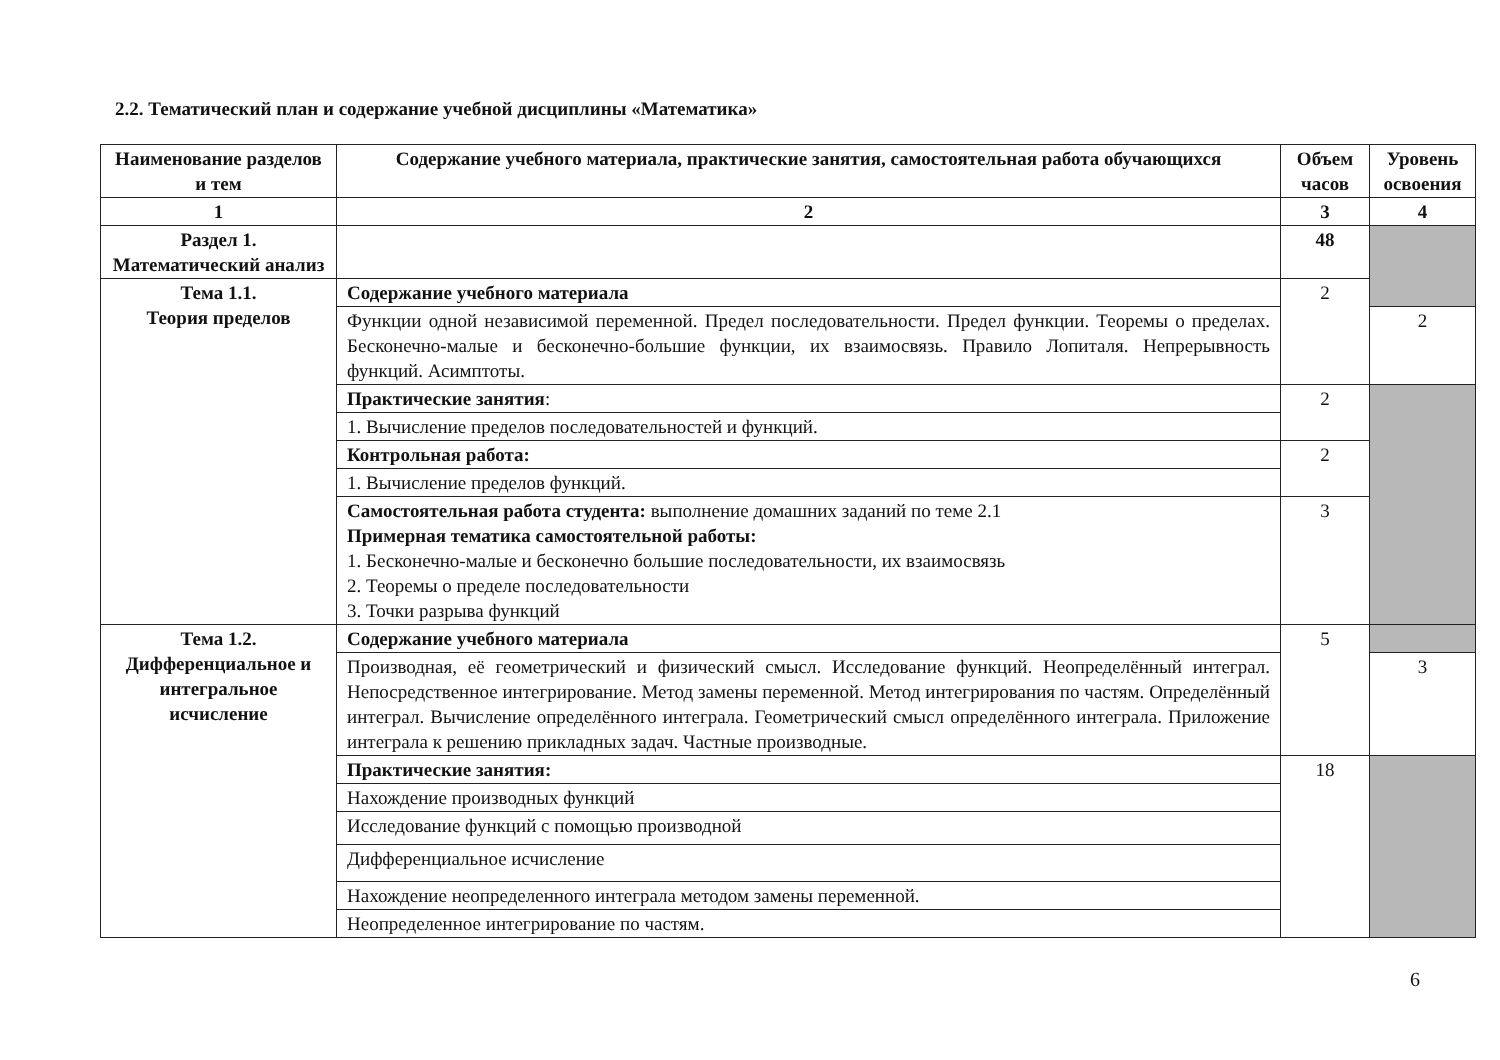2.2. Тематический план и содержание учебной дисциплины «Математика»
| Наименование разделов и тем | Содержание учебного материала, практические занятия, самостоятельная работа обучающихся | Объем часов | Уровень освоения |
| --- | --- | --- | --- |
| 1 | 2 | 3 | 4 |
| Раздел 1. Математический анализ | | 48 | |
| Тема 1.1. Теория пределов | Содержание учебного материала | 2 | |
| | Функции одной независимой переменной. Предел последовательности. Предел функции. Теоремы о пределах. Бесконечно-малые и бесконечно-большие функции, их взаимосвязь. Правило Лопиталя. Непрерывность функций. Асимптоты. | | 2 |
| | Практические занятия : | 2 | |
| | 1. Вычисление пределов последовательностей и функций. | | |
| | Контрольная работа: | 2 | |
| | 1. Вычисление пределов функций. | | |
| | Самостоятельная работа студента: выполнение домашних заданий по теме 2.1 Примерная тематика самостоятельной работы: 1. Бесконечно-малые и бесконечно большие последовательности, их взаимосвязь 2. Теоремы о пределе последовательности 3. Точки разрыва функций | 3 | |
| Тема 1.2. Дифференциальное и интегральное исчисление | Содержание учебного материала | 5 | |
| | Производная, её геометрический и физический смысл. Исследование функций. Неопределённый интеграл. Непосредственное интегрирование. Метод замены переменной. Метод интегрирования по частям. Определённый интеграл. Вычисление определённого интеграла. Геометрический смысл определённого интеграла. Приложение интеграла к решению прикладных задач. Частные производные. | | 3 |
| | Практические занятия: | 18 | |
| | Нахождение производных функций | | |
| | Исследование функций с помощью производной | | |
| | Дифференциальное исчисление | | |
| | Нахождение неопределенного интеграла методом замены переменной. | | |
| | Неопределенное интегрирование по частям. | | |
6